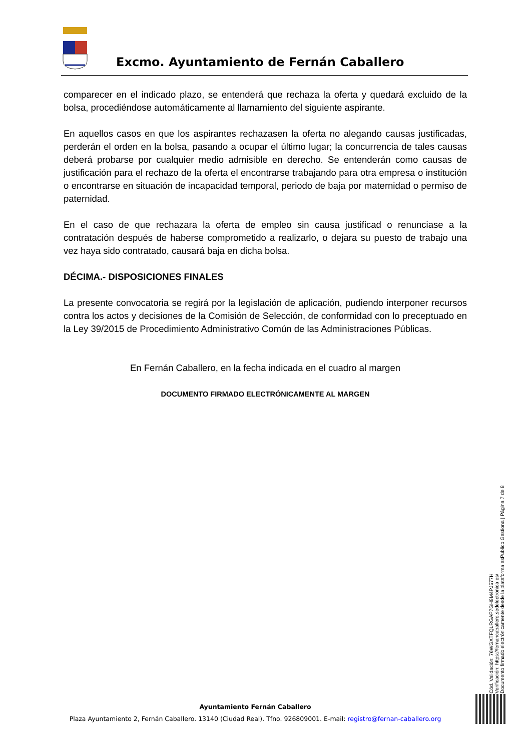Excmo. Ayuntamiento de Fernán Caballero
comparecer en el indicado plazo, se entenderá que rechaza la oferta y quedará excluido de la bolsa, procediéndose automáticamente al llamamiento del siguiente aspirante.
En aquellos casos en que los aspirantes rechazasen la oferta no alegando causas justificadas, perderán el orden en la bolsa, pasando a ocupar el último lugar; la concurrencia de tales causas deberá probarse por cualquier medio admisible en derecho. Se entenderán como causas de justificación para el rechazo de la oferta el encontrarse trabajando para otra empresa o institución o encontrarse en situación de incapacidad temporal, periodo de baja por maternidad o permiso de paternidad.
En el caso de que rechazara la oferta de empleo sin causa justificad o renunciase a la contratación después de haberse comprometido a realizarlo, o dejara su puesto de trabajo una vez haya sido contratado, causará baja en dicha bolsa.
DÉCIMA.- DISPOSICIONES FINALES
La presente convocatoria se regirá por la legislación de aplicación, pudiendo interponer recursos contra los actos y decisiones de la Comisión de Selección, de conformidad con lo preceptuado en la Ley 39/2015 de Procedimiento Administrativo Común de las Administraciones Públicas.
En Fernán Caballero, en la fecha indicada en el cuadro al margen
DOCUMENTO FIRMADO ELECTRÓNICAMENTE AL MARGEN
Cód. Validación: 76WGXTFQLRGAP7GH9M4PJ577H
Verificación: https://fernancaballero.sedelectronica.es/
Documento firmado electrónicamente desde la plataforma esPublico Gestiona | Página 7 de 8
Ayuntamiento Fernán Caballero
Plaza Ayuntamiento 2, Fernán Caballero. 13140 (Ciudad Real). Tfno. 926809001. E-mail: registro@fernan-caballero.org